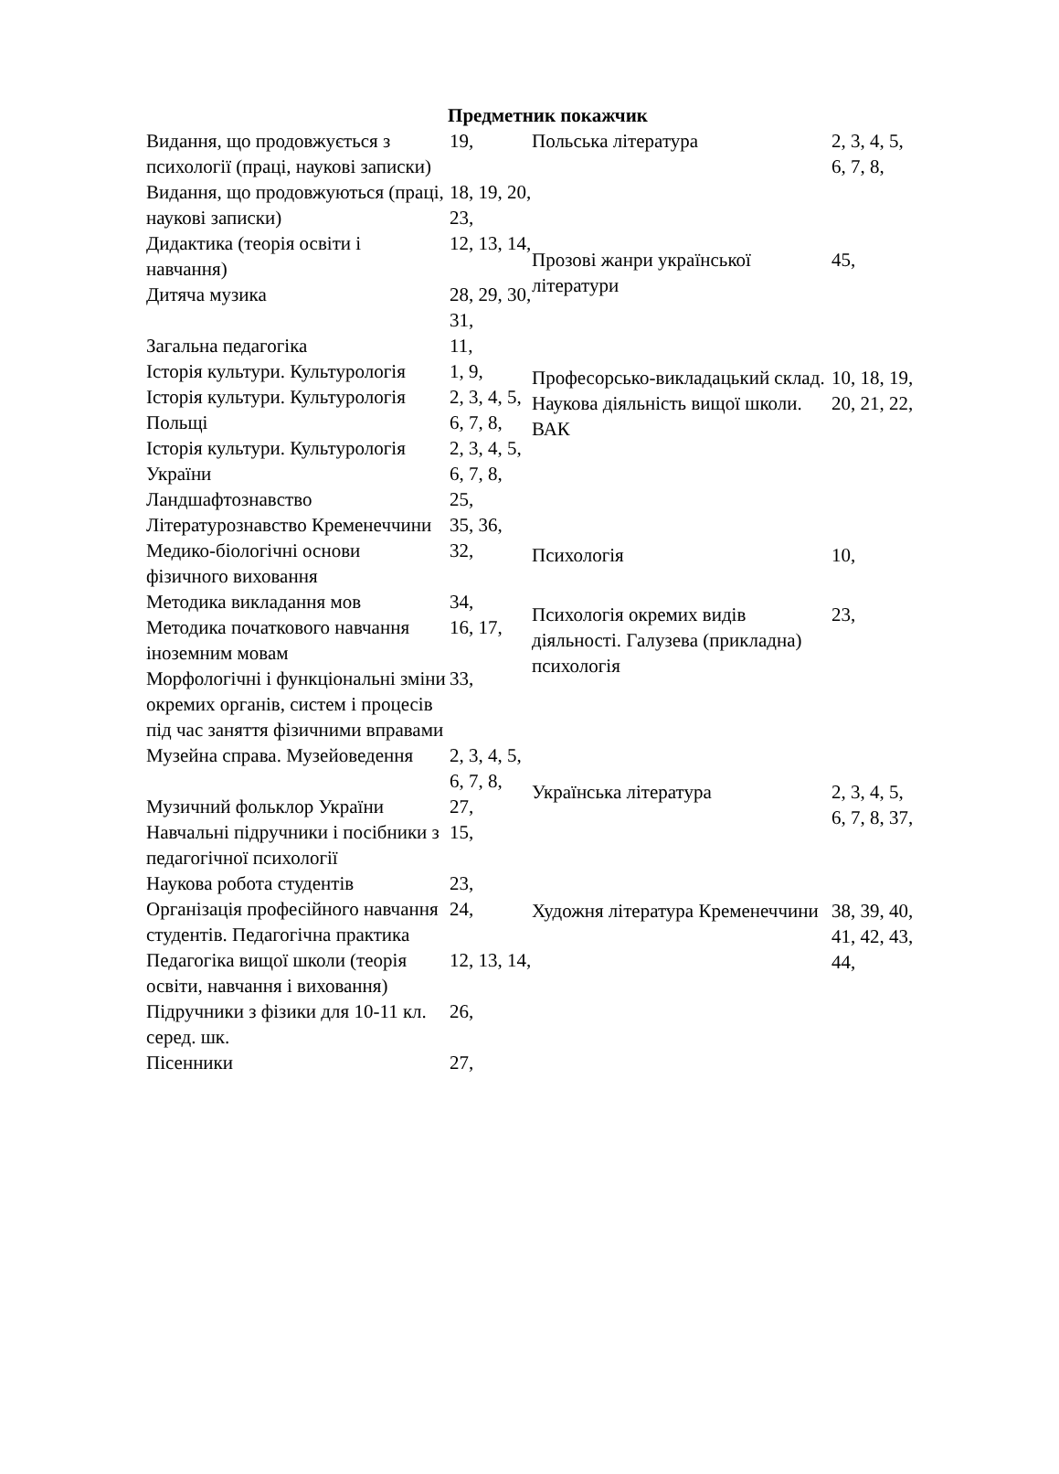Предметник покажчик
| Видання, що продовжується з психології (праці, наукові записки) | 19, |
| Видання, що продовжуються (праці, наукові записки) | 18, 19, 20, 23, |
| Дидактика (теорія освіти і навчання) | 12, 13, 14, |
| Дитяча музика | 28, 29, 30, 31, |
| Загальна педагогіка | 11, |
| Історія культури. Культурологія | 1, 9, |
| Історія культури. Культурологія Польщі | 2, 3, 4, 5, 6, 7, 8, |
| Історія культури. Культурологія України | 2, 3, 4, 5, 6, 7, 8, |
| Ландшафтознавство | 25, |
| Літературознавство Кременеччини | 35, 36, |
| Медико-біологічні основи фізичного виховання | 32, |
| Методика викладання мов | 34, |
| Методика початкового навчання іноземним мовам | 16, 17, |
| Морфологічні і функціональні зміни окремих органів, систем і процесів під час заняття фізичними вправами | 33, |
| Музейна справа. Музейоведення | 2, 3, 4, 5, 6, 7, 8, |
| Музичний фольклор України | 27, |
| Навчальні підручники і посібники з педагогічної психології | 15, |
| Наукова робота студентів | 23, |
| Організація професійного навчання студентів. Педагогічна практика | 24, |
| Педагогіка вищої школи (теорія освіти, навчання і виховання) | 12, 13, 14, |
| Підручники з фізики для 10-11 кл. серед. шк. | 26, |
| Пісенники | 27, |
| Польська література | 2, 3, 4, 5, 6, 7, 8, |
| Прозові жанри української літератури | 45, |
| Професорсько-викладацький склад. Наукова діяльність вищої школи. ВАК | 10, 18, 19, 20, 21, 22, |
| Психологія | 10, |
| Психологія окремих видів діяльності. Галузева (прикладна) психологія | 23, |
| Українська література | 2, 3, 4, 5, 6, 7, 8, 37, |
| Художня література Кременеччини | 38, 39, 40, 41, 42, 43, 44, |